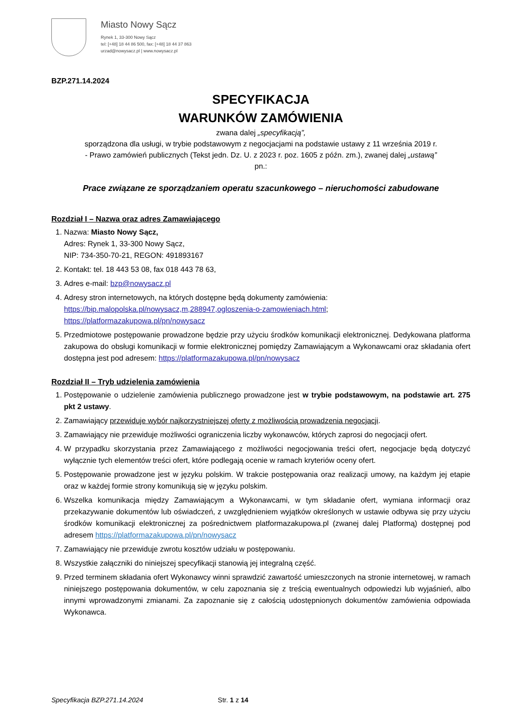Miasto Nowy Sącz
Rynek 1, 33-300 Nowy Sącz
tel: [+48] 18 44 86 500, fax: [+48] 18 44 37 863
urzad@nowysacz.pl | www.nowysacz.pl
BZP.271.14.2024
SPECYFIKACJA
WARUNKÓW ZAMÓWIENIA
zwana dalej „specyfikacją”,
sporządzona dla usługi, w trybie podstawowym z negocjacjami na podstawie ustawy z 11 września 2019 r.
- Prawo zamówień publicznych (Tekst jedn. Dz. U. z 2023 r. poz. 1605 z późn. zm.), zwanej dalej „ustawą”
pn.:
Prace związane ze sporządzaniem operatu szacunkowego – nieruchomości zabudowane
Rozdział I – Nazwa oraz adres Zamawiającego
1. Nazwa: Miasto Nowy Sącz,
Adres: Rynek 1, 33-300 Nowy Sącz,
NIP: 734-350-70-21, REGON: 491893167
2. Kontakt: tel. 18 443 53 08, fax 018 443 78 63,
3. Adres e-mail: bzp@nowysacz.pl
4. Adresy stron internetowych, na których dostępne będą dokumenty zamówienia:
https://bip.malopolska.pl/nowysacz,m,288947,ogloszenia-o-zamowieniach.html;
https://platformazakupowa.pl/pn/nowysacz
5. Przedmiotowe postępowanie prowadzone będzie przy użyciu środków komunikacji elektronicznej. Dedykowana platforma zakupowa do obsługi komunikacji w formie elektronicznej pomiędzy Zamawiającym a Wykonawcami oraz składania ofert dostępna jest pod adresem: https://platformazakupowa.pl/pn/nowysacz
Rozdział II – Tryb udzielenia zamówienia
1. Postępowanie o udzielenie zamówienia publicznego prowadzone jest w trybie podstawowym, na podstawie art. 275 pkt 2 ustawy.
2. Zamawiający przewiduje wybór najkorzystniejszej oferty z możliwością prowadzenia negocjacji.
3. Zamawiający nie przewiduje możliwości ograniczenia liczby wykonawców, których zaprosi do negocjacji ofert.
4. W przypadku skorzystania przez Zamawiającego z możliwości negocjowania treści ofert, negocjacje będą dotyczyć wyłącznie tych elementów treści ofert, które podlegają ocenie w ramach kryteriów oceny ofert.
5. Postępowanie prowadzone jest w języku polskim. W trakcie postępowania oraz realizacji umowy, na każdym jej etapie oraz w każdej formie strony komunikują się w języku polskim.
6. Wszelka komunikacja między Zamawiającym a Wykonawcami, w tym składanie ofert, wymiana informacji oraz przekazywanie dokumentów lub oświadczeń, z uwzględnieniem wyjątków określonych w ustawie odbywa się przy użyciu środków komunikacji elektronicznej za pośrednictwem platformazakupowa.pl (zwanej dalej Platformą) dostępnej pod adresem https://platformazakupowa.pl/pn/nowysacz
7. Zamawiający nie przewiduje zwrotu kosztów udziału w postępowaniu.
8. Wszystkie załączniki do niniejszej specyfikacji stanowią jej integralną część.
9. Przed terminem składania ofert Wykonawcy winni sprawdzić zawartość umieszczonych na stronie internetowej, w ramach niniejszego postępowania dokumentów, w celu zapoznania się z treścią ewentualnych odpowiedzi lub wyjaśnień, albo innymi wprowadzonymi zmianami. Za zapoznanie się z całością udostępnionych dokumentów zamówienia odpowiada Wykonawca.
Specyfikacja BZP.271.14.2024 Str. 1 z 14